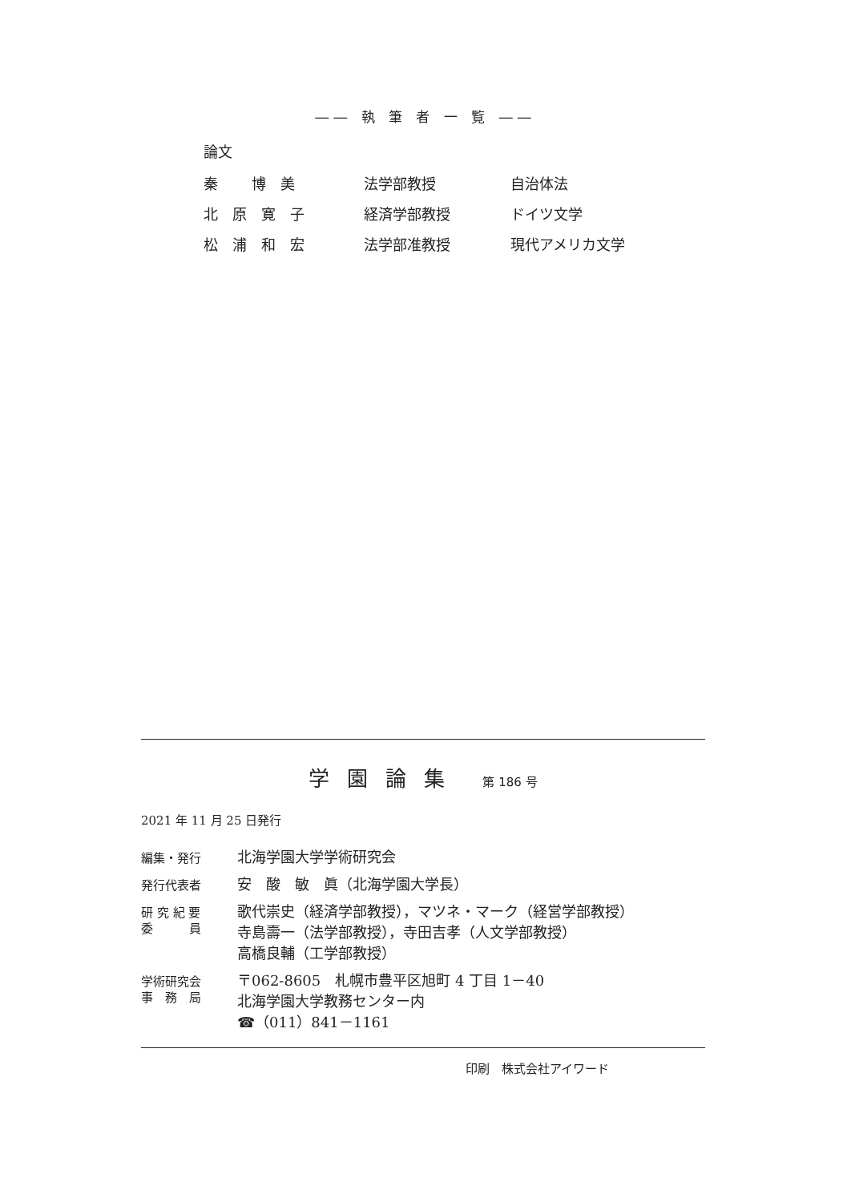―― 執 筆 者 一 覧 ――
論文
| 秦 博 美 | 法学部教授 | 自治体法 |
| 北 原 寛 子 | 経済学部教授 | ドイツ文学 |
| 松 浦 和 宏 | 法学部准教授 | 現代アメリカ文学 |
学園論集 第 186 号
2021 年 11 月 25 日発行
| 編集・発行 | 北海学園大学学術研究会 |
| 発行代表者 | 安 酸 敏 眞（北海学園大学長） |
| 研 究 紀 要 委 員 | 歌代崇史（経済学部教授），マツネ・マーク（経営学部教授） 寺島壽一（法学部教授），寺田吉孝（人文学部教授） 高橋良輔（工学部教授） |
| 学術研究会 事 務 局 | 〒062-8605 札幌市豊平区旭町 4 丁目 1－40 北海学園大学教務センター内 ☎（011）841－1161 |
印刷　株式会社アイワード